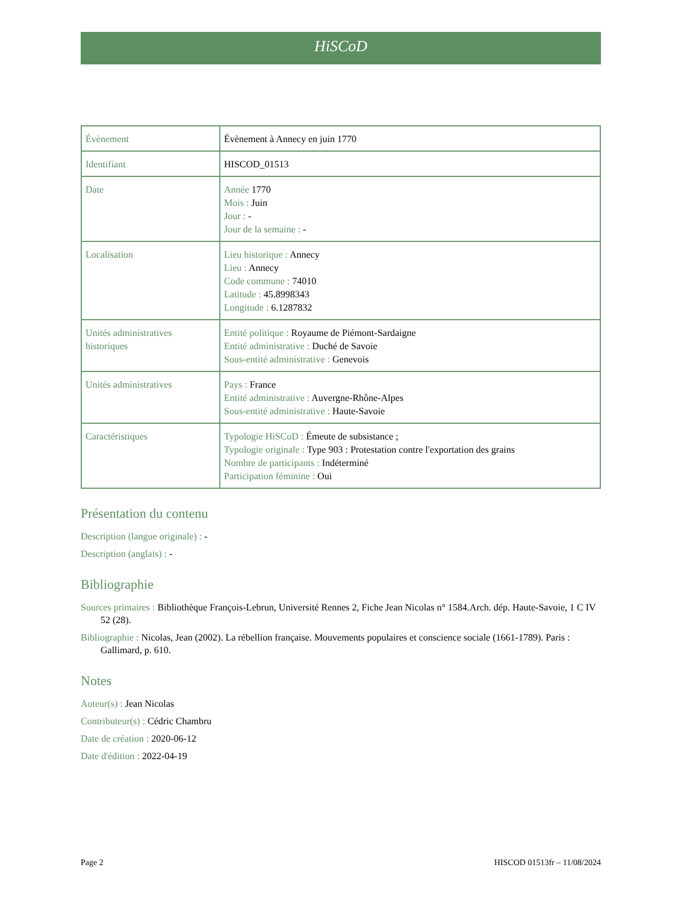HiSCoD
| Évènement | Évènement à Annecy en juin 1770 |
| Identifiant | HISCOD_01513 |
| Date | Année 1770 Mois : Juin Jour : - Jour de la semaine : - |
| Localisation | Lieu historique : Annecy Lieu : Annecy Code commune : 74010 Latitude : 45.8998343 Longitude : 6.1287832 |
| Unités administratives historiques | Entité politique : Royaume de Piémont-Sardaigne Entité administrative : Duché de Savoie Sous-entité administrative : Genevois |
| Unités administratives | Pays : France Entité administrative : Auvergne-Rhône-Alpes Sous-entité administrative : Haute-Savoie |
| Caractéristiques | Typologie HiSCoD : Émeute de subsistance ; Typologie originale : Type 903 : Protestation contre l'exportation des grains Nombre de participants : Indéterminé Participation féminine : Oui |
Présentation du contenu
Description (langue originale) : -
Description (anglais) : -
Bibliographie
Sources primaires : Bibliothèque François-Lebrun, Université Rennes 2, Fiche Jean Nicolas n° 1584.Arch. dép. Haute-Savoie, 1 C IV 52 (28).
Bibliographie : Nicolas, Jean (2002). La rébellion française. Mouvements populaires et conscience sociale (1661-1789). Paris : Gallimard, p. 610.
Notes
Auteur(s) : Jean Nicolas
Contributeur(s) : Cédric Chambru
Date de création : 2020-06-12
Date d'édition : 2022-04-19
Page 2 HISCOD 01513fr – 11/08/2024